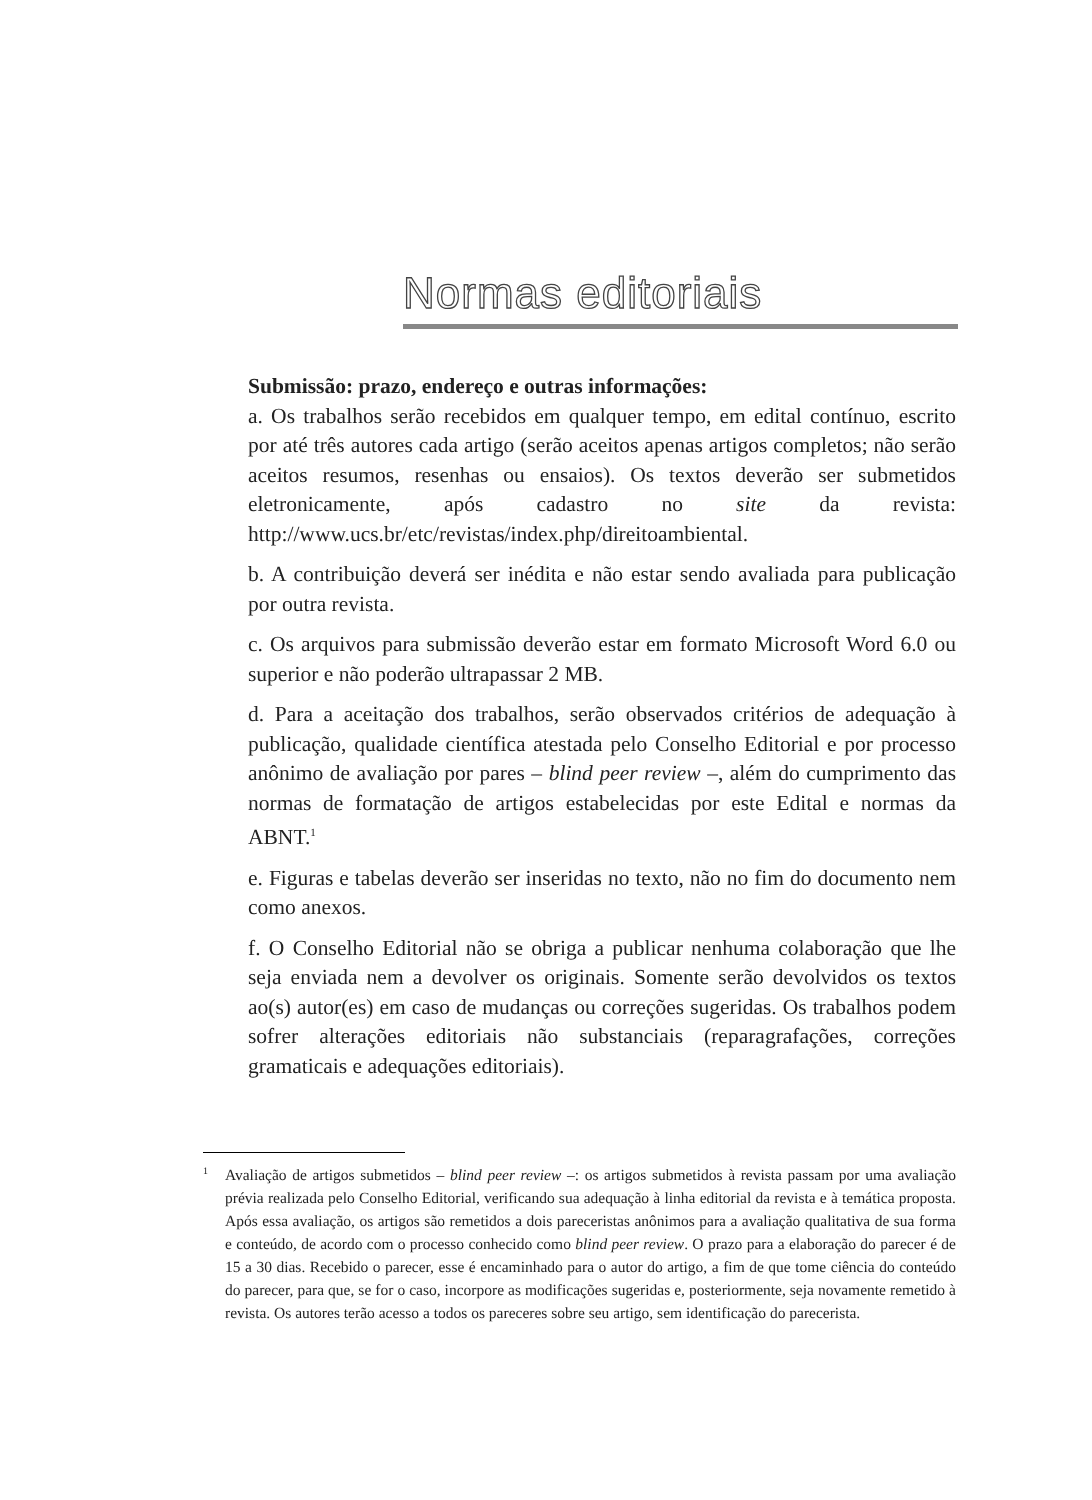Normas editoriais
Submissão: prazo, endereço e outras informações:
a. Os trabalhos serão recebidos em qualquer tempo, em edital contínuo, escrito por até três autores cada artigo (serão aceitos apenas artigos completos; não serão aceitos resumos, resenhas ou ensaios). Os textos deverão ser submetidos eletronicamente, após cadastro no site da revista: http://www.ucs.br/etc/revistas/index.php/direitoambiental.
b. A contribuição deverá ser inédita e não estar sendo avaliada para publicação por outra revista.
c. Os arquivos para submissão deverão estar em formato Microsoft Word 6.0 ou superior e não poderão ultrapassar 2 MB.
d. Para a aceitação dos trabalhos, serão observados critérios de adequação à publicação, qualidade científica atestada pelo Conselho Editorial e por processo anônimo de avaliação por pares – blind peer review –, além do cumprimento das normas de formatação de artigos estabelecidas por este Edital e normas da ABNT.<sup>1</sup>
e. Figuras e tabelas deverão ser inseridas no texto, não no fim do documento nem como anexos.
f. O Conselho Editorial não se obriga a publicar nenhuma colaboração que lhe seja enviada nem a devolver os originais. Somente serão devolvidos os textos ao(s) autor(es) em caso de mudanças ou correções sugeridas. Os trabalhos podem sofrer alterações editoriais não substanciais (reparagrafações, correções gramaticais e adequações editoriais).
<sup>1</sup> Avaliação de artigos submetidos – blind peer review –: os artigos submetidos à revista passam por uma avaliação prévia realizada pelo Conselho Editorial, verificando sua adequação à linha editorial da revista e à temática proposta. Após essa avaliação, os artigos são remetidos a dois pareceristas anônimos para a avaliação qualitativa de sua forma e conteúdo, de acordo com o processo conhecido como blind peer review. O prazo para a elaboração do parecer é de 15 a 30 dias. Recebido o parecer, esse é encaminhado para o autor do artigo, a fim de que tome ciência do conteúdo do parecer, para que, se for o caso, incorpore as modificações sugeridas e, posteriormente, seja novamente remetido à revista. Os autores terão acesso a todos os pareceres sobre seu artigo, sem identificação do parecerista.